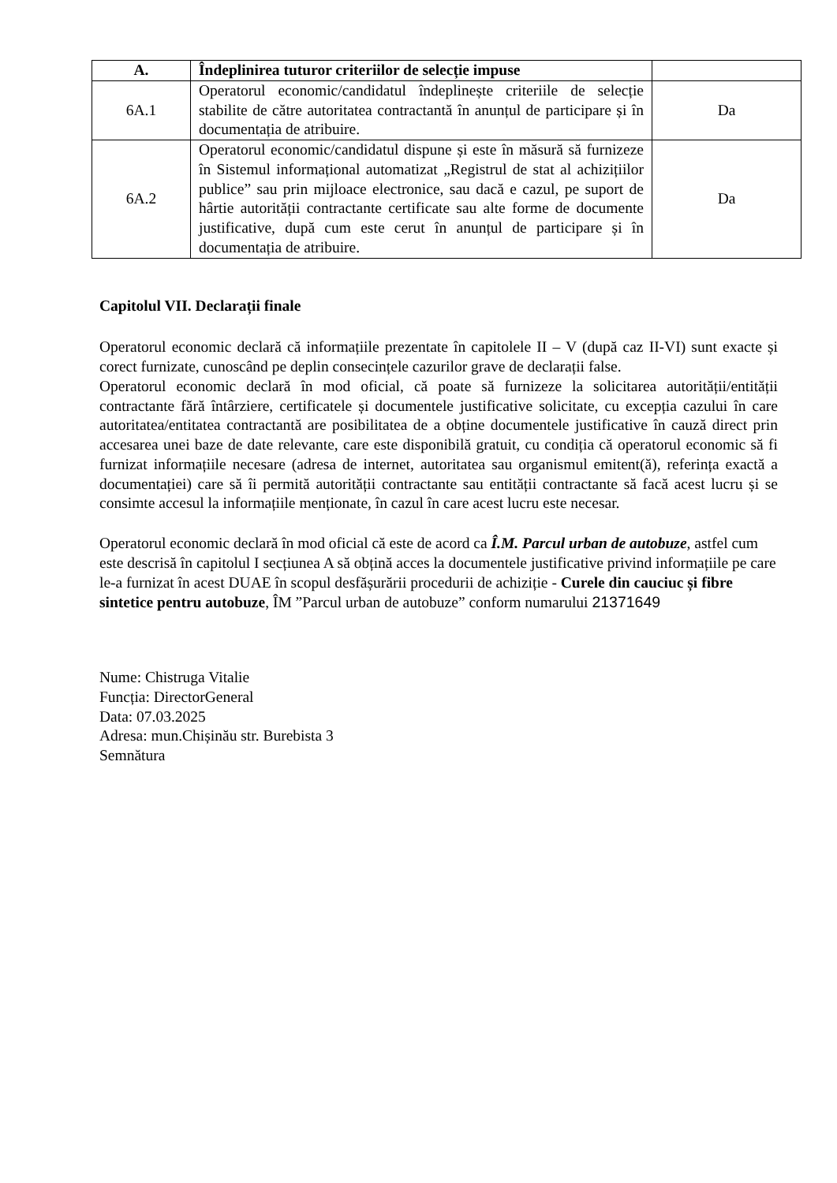| A. | Îndeplinirea tuturor criteriilor de selecție impuse | |
| --- | --- | --- |
| 6A.1 | Operatorul economic/candidatul îndeplinește criteriile de selecție stabilite de către autoritatea contractantă în anunțul de participare și în documentația de atribuire. | Da |
| 6A.2 | Operatorul economic/candidatul dispune și este în măsură să furnizeze în Sistemul informațional automatizat „Registrul de stat al achizițiilor publice” sau prin mijloace electronice, sau dacă e cazul, pe suport de hârtie autorității contractante certificate sau alte forme de documente justificative, după cum este cerut în anunțul de participare și în documentația de atribuire. | Da |
Capitolul VII. Declarații finale
Operatorul economic declară că informațiile prezentate în capitolele II – V (după caz II-VI) sunt exacte și corect furnizate, cunoscând pe deplin consecințele cazurilor grave de declarații false.
Operatorul economic declară în mod oficial, că poate să furnizeze la solicitarea autorității/entității contractante fără întârziere, certificatele și documentele justificative solicitate, cu excepția cazului în care autoritatea/entitatea contractantă are posibilitatea de a obține documentele justificative în cauză direct prin accesarea unei baze de date relevante, care este disponibilă gratuit, cu condiția că operatorul economic să fi furnizat informațiile necesare (adresa de internet, autoritatea sau organismul emitent(ă), referința exactă a documentației) care să îi permită autorității contractante sau entității contractante să facă acest lucru și se consimte accesul la informațiile menționate, în cazul în care acest lucru este necesar.
Operatorul economic declară în mod oficial că este de acord ca Î.M. Parcul urban de autobuze, astfel cum este descrisă în capitolul I secțiunea A să obțină acces la documentele justificative privind informațiile pe care le-a furnizat în acest DUAE în scopul desfășurării procedurii de achiziție - Curele din cauciuc și fibre sintetice pentru autobuze, ÎM ”Parcul urban de autobuze” conform numarului 21371649
Nume: Chistruga Vitalie
Funcția: DirectorGeneral
Data: 07.03.2025
Adresa: mun.Chișinău str. Burebista 3
Semnătura